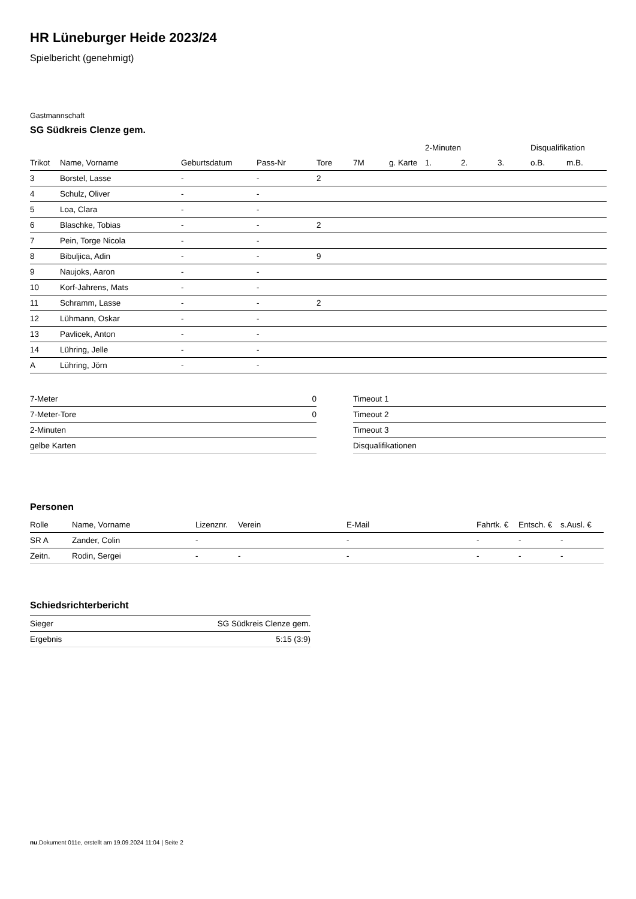HR Lüneburger Heide 2023/24
Spielbericht (genehmigt)
Gastmannschaft
SG Südkreis Clenze gem.
| | | | | | | | 2-Minuten | | | Disqualifikation | |
| --- | --- | --- | --- | --- | --- | --- | --- | --- | --- | --- | --- |
| Trikot | Name, Vorname | Geburtsdatum | Pass-Nr | Tore | 7M | g. Karte | 1. | 2. | 3. | o.B. | m.B. |
| 3 | Borstel, Lasse | - | - | 2 | | | | | | | |
| 4 | Schulz, Oliver | - | - | | | | | | | | |
| 5 | Loa, Clara | - | - | | | | | | | | |
| 6 | Blaschke, Tobias | - | - | 2 | | | | | | | |
| 7 | Pein, Torge Nicola | - | - | | | | | | | | |
| 8 | Bibuljica, Adin | - | - | 9 | | | | | | | |
| 9 | Naujoks, Aaron | - | - | | | | | | | | |
| 10 | Korf-Jahrens, Mats | - | - | | | | | | | | |
| 11 | Schramm, Lasse | - | - | 2 | | | | | | | |
| 12 | Lühmann, Oskar | - | - | | | | | | | | |
| 13 | Pavlicek, Anton | - | - | | | | | | | | |
| 14 | Lühring, Jelle | - | - | | | | | | | | |
| A | Lühring, Jörn | - | - | | | | | | | | |
| 7-Meter | 0 |
| 7-Meter-Tore | 0 |
| 2-Minuten | |
| gelbe Karten | |
| Timeout 1 |
| Timeout 2 |
| Timeout 3 |
| Disqualifikationen |
Personen
| Rolle | Name, Vorname | Lizenznr. | Verein | E-Mail | Fahrtk. € | Entsch. € | s.Ausl. € |
| --- | --- | --- | --- | --- | --- | --- | --- |
| SR A | Zander, Colin | - | | - | - | - | - |
| Zeitn. | Rodin, Sergei | - | - | - | - | - | - |
Schiedsrichterbericht
| Sieger | SG Südkreis Clenze gem. |
| Ergebnis | 5:15 (3:9) |
nu.Dokument 011e, erstellt am 19.09.2024 11:04 | Seite 2